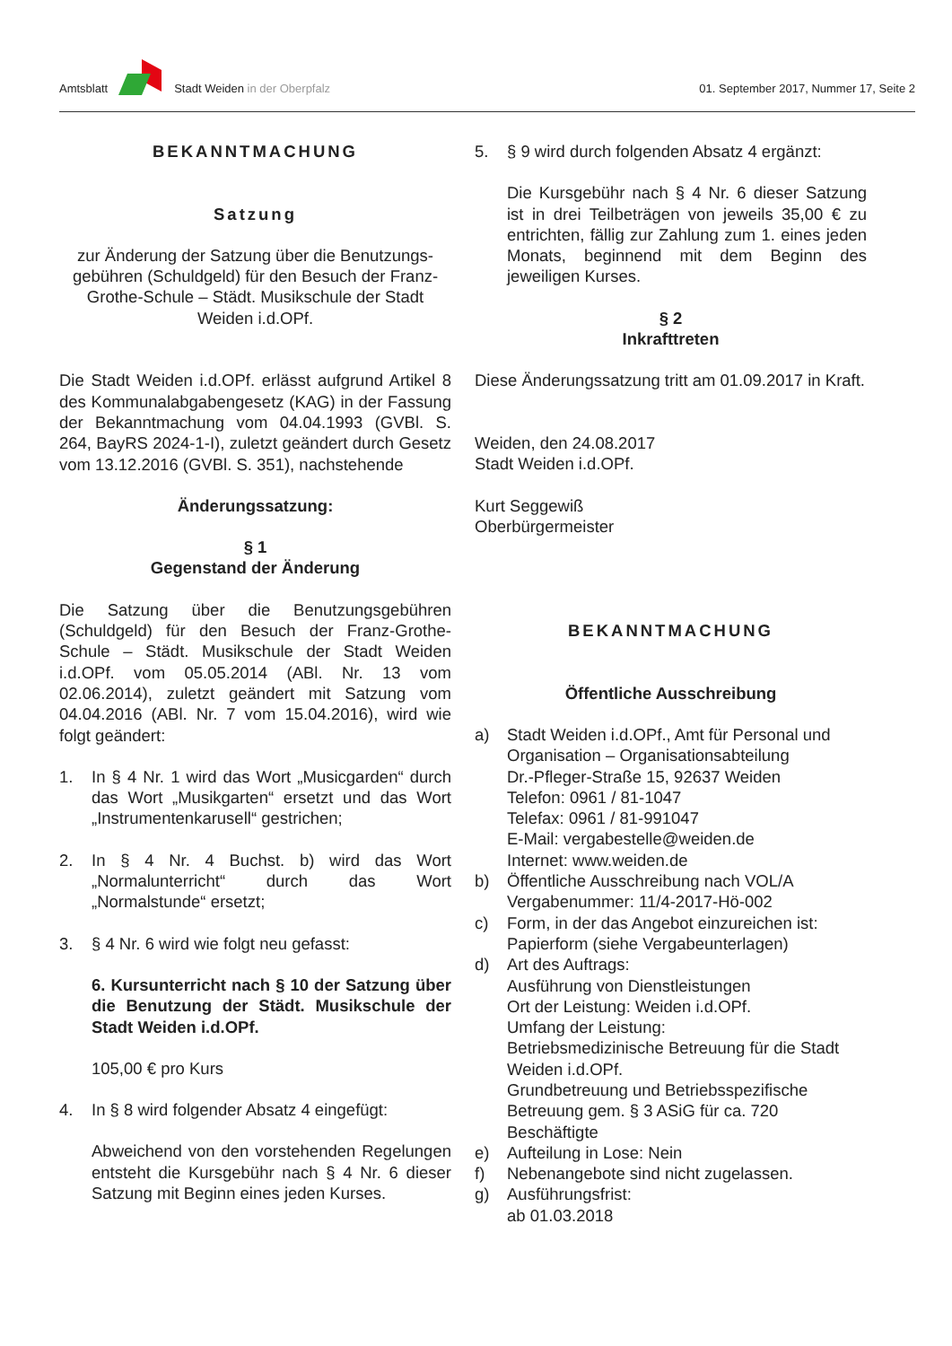Amtsblatt Stadt Weiden in der Oberpfalz 01. September 2017, Nummer 17, Seite 2
BEKANNTMACHUNG
Satzung
zur Änderung der Satzung über die Benutzungs-gebühren (Schuldgeld) für den Besuch der Franz-Grothe-Schule – Städt. Musikschule der Stadt Weiden i.d.OPf.
Die Stadt Weiden i.d.OPf. erlässt aufgrund Artikel 8 des Kommunalabgabengesetz (KAG) in der Fassung der Bekanntmachung vom 04.04.1993 (GVBl. S. 264, BayRS 2024-1-I), zuletzt geändert durch Gesetz vom 13.12.2016 (GVBl. S. 351), nachstehende
Änderungssatzung:
§ 1
Gegenstand der Änderung
Die Satzung über die Benutzungsgebühren (Schuldgeld) für den Besuch der Franz-Grothe-Schule – Städt. Musikschule der Stadt Weiden i.d.OPf. vom 05.05.2014 (ABl. Nr. 13 vom 02.06.2014), zuletzt geändert mit Satzung vom 04.04.2016 (ABl. Nr. 7 vom 15.04.2016), wird wie folgt geändert:
1. In § 4 Nr. 1 wird das Wort „Musicgarden“ durch das Wort „Musikgarten“ ersetzt und das Wort „Instrumentenkarusell“ gestrichen;
2. In § 4 Nr. 4 Buchst. b) wird das Wort „Normalunterricht“ durch das Wort „Normalstunde“ ersetzt;
3. § 4 Nr. 6 wird wie folgt neu gefasst:
6. Kursunterricht nach § 10 der Satzung über die Benutzung der Städt. Musikschule der Stadt Weiden i.d.OPf.
105,00 € pro Kurs
4. In § 8 wird folgender Absatz 4 eingefügt:
Abweichend von den vorstehenden Regelungen entsteht die Kursgebühr nach § 4 Nr. 6 dieser Satzung mit Beginn eines jeden Kurses.
5. § 9 wird durch folgenden Absatz 4 ergänzt:
Die Kursgebühr nach § 4 Nr. 6 dieser Satzung ist in drei Teilbeträgen von jeweils 35,00 € zu entrichten, fällig zur Zahlung zum 1. eines jeden Monats, beginnend mit dem Beginn des jeweiligen Kurses.
§ 2
Inkrafttreten
Diese Änderungssatzung tritt am 01.09.2017 in Kraft.
Weiden, den 24.08.2017
Stadt Weiden i.d.OPf.
Kurt Seggewiß
Oberbürgermeister
BEKANNTMACHUNG
Öffentliche Ausschreibung
a) Stadt Weiden i.d.OPf., Amt für Personal und Organisation – Organisationsabteilung
Dr.-Pfleger-Straße 15, 92637 Weiden
Telefon: 0961 / 81-1047
Telefax: 0961 / 81-991047
E-Mail: vergabestelle@weiden.de
Internet: www.weiden.de
b) Öffentliche Ausschreibung nach VOL/A
Vergabenummer: 11/4-2017-Hö-002
c) Form, in der das Angebot einzureichen ist:
Papierform (siehe Vergabeunterlagen)
d) Art des Auftrags:
Ausführung von Dienstleistungen
Ort der Leistung: Weiden i.d.OPf.
Umfang der Leistung:
Betriebsmedizinische Betreuung für die Stadt Weiden i.d.OPf.
Grundbetreuung und Betriebsspezifische Betreuung gem. § 3 ASiG für ca. 720 Beschäftigte
e) Aufteilung in Lose: Nein
f) Nebenangebote sind nicht zugelassen.
g) Ausführungsfrist:
ab 01.03.2018